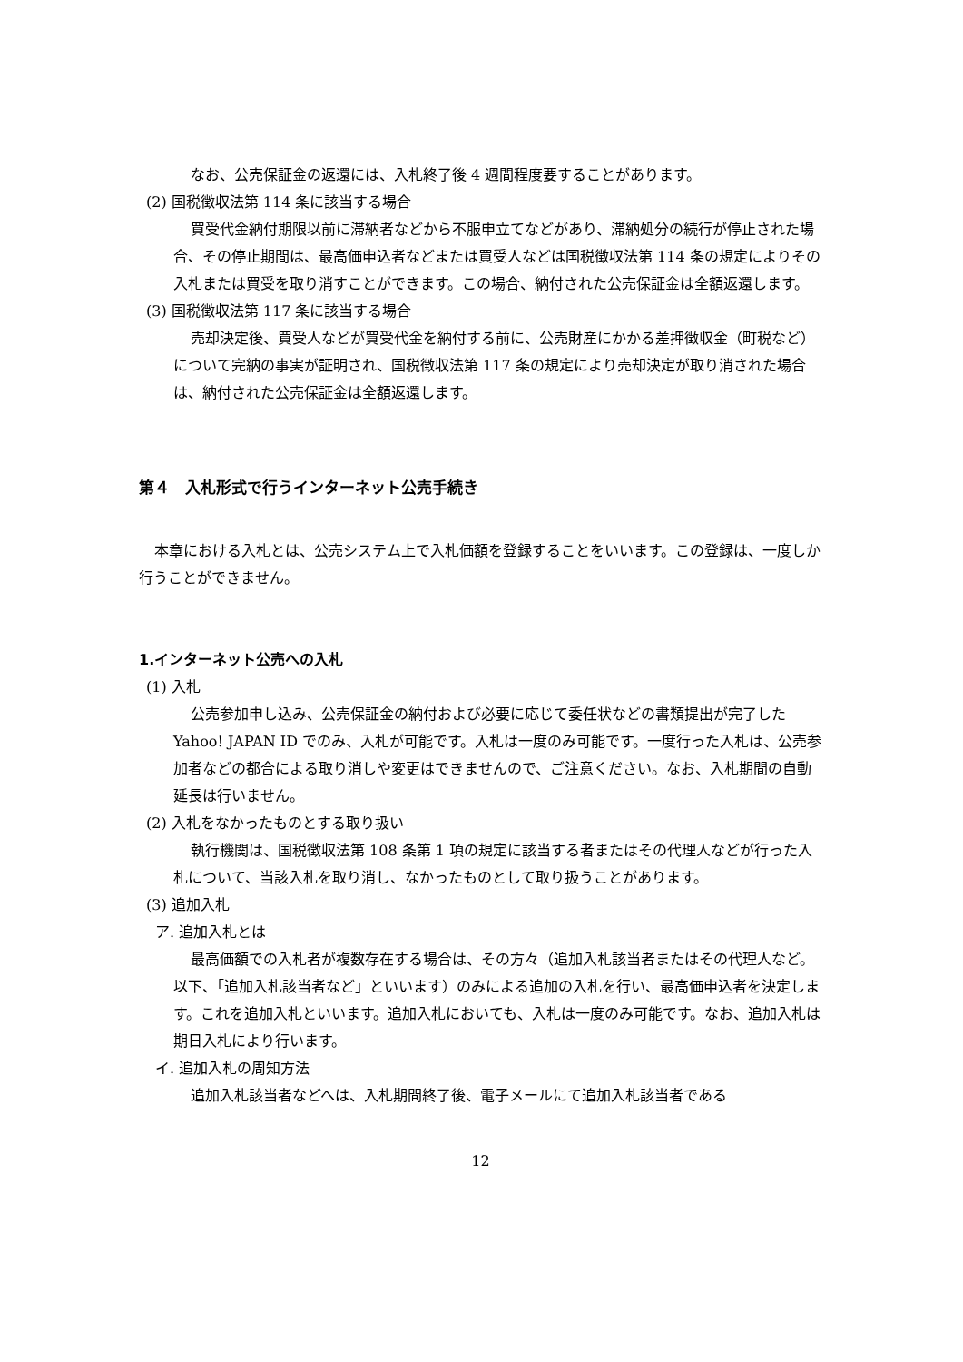なお、公売保証金の返還には、入札終了後 4 週間程度要することがあります。
(2) 国税徴収法第 114 条に該当する場合
買受代金納付期限以前に滞納者などから不服申立てなどがあり、滞納処分の続行が停止された場合、その停止期間は、最高価申込者などまたは買受人などは国税徴収法第 114 条の規定によりその入札または買受を取り消すことができます。この場合、納付された公売保証金は全額返還します。
(3) 国税徴収法第 117 条に該当する場合
売却決定後、買受人などが買受代金を納付する前に、公売財産にかかる差押徴収金（町税など）について完納の事実が証明され、国税徴収法第 117 条の規定により売却決定が取り消された場合は、納付された公売保証金は全額返還します。
第４　入札形式で行うインターネット公売手続き
本章における入札とは、公売システム上で入札価額を登録することをいいます。この登録は、一度しか行うことができません。
1.インターネット公売への入札
(1) 入札
公売参加申し込み、公売保証金の納付および必要に応じて委任状などの書類提出が完了した Yahoo! JAPAN ID でのみ、入札が可能です。入札は一度のみ可能です。一度行った入札は、公売参加者などの都合による取り消しや変更はできませんので、ご注意ください。なお、入札期間の自動延長は行いません。
(2) 入札をなかったものとする取り扱い
執行機関は、国税徴収法第 108 条第 1 項の規定に該当する者またはその代理人などが行った入札について、当該入札を取り消し、なかったものとして取り扱うことがあります。
(3) 追加入札
ア. 追加入札とは
最高価額での入札者が複数存在する場合は、その方々（追加入札該当者またはその代理人など。以下、「追加入札該当者など」といいます）のみによる追加の入札を行い、最高価申込者を決定します。これを追加入札といいます。追加入札においても、入札は一度のみ可能です。なお、追加入札は期日入札により行います。
イ. 追加入札の周知方法
追加入札該当者などへは、入札期間終了後、電子メールにて追加入札該当者である
12